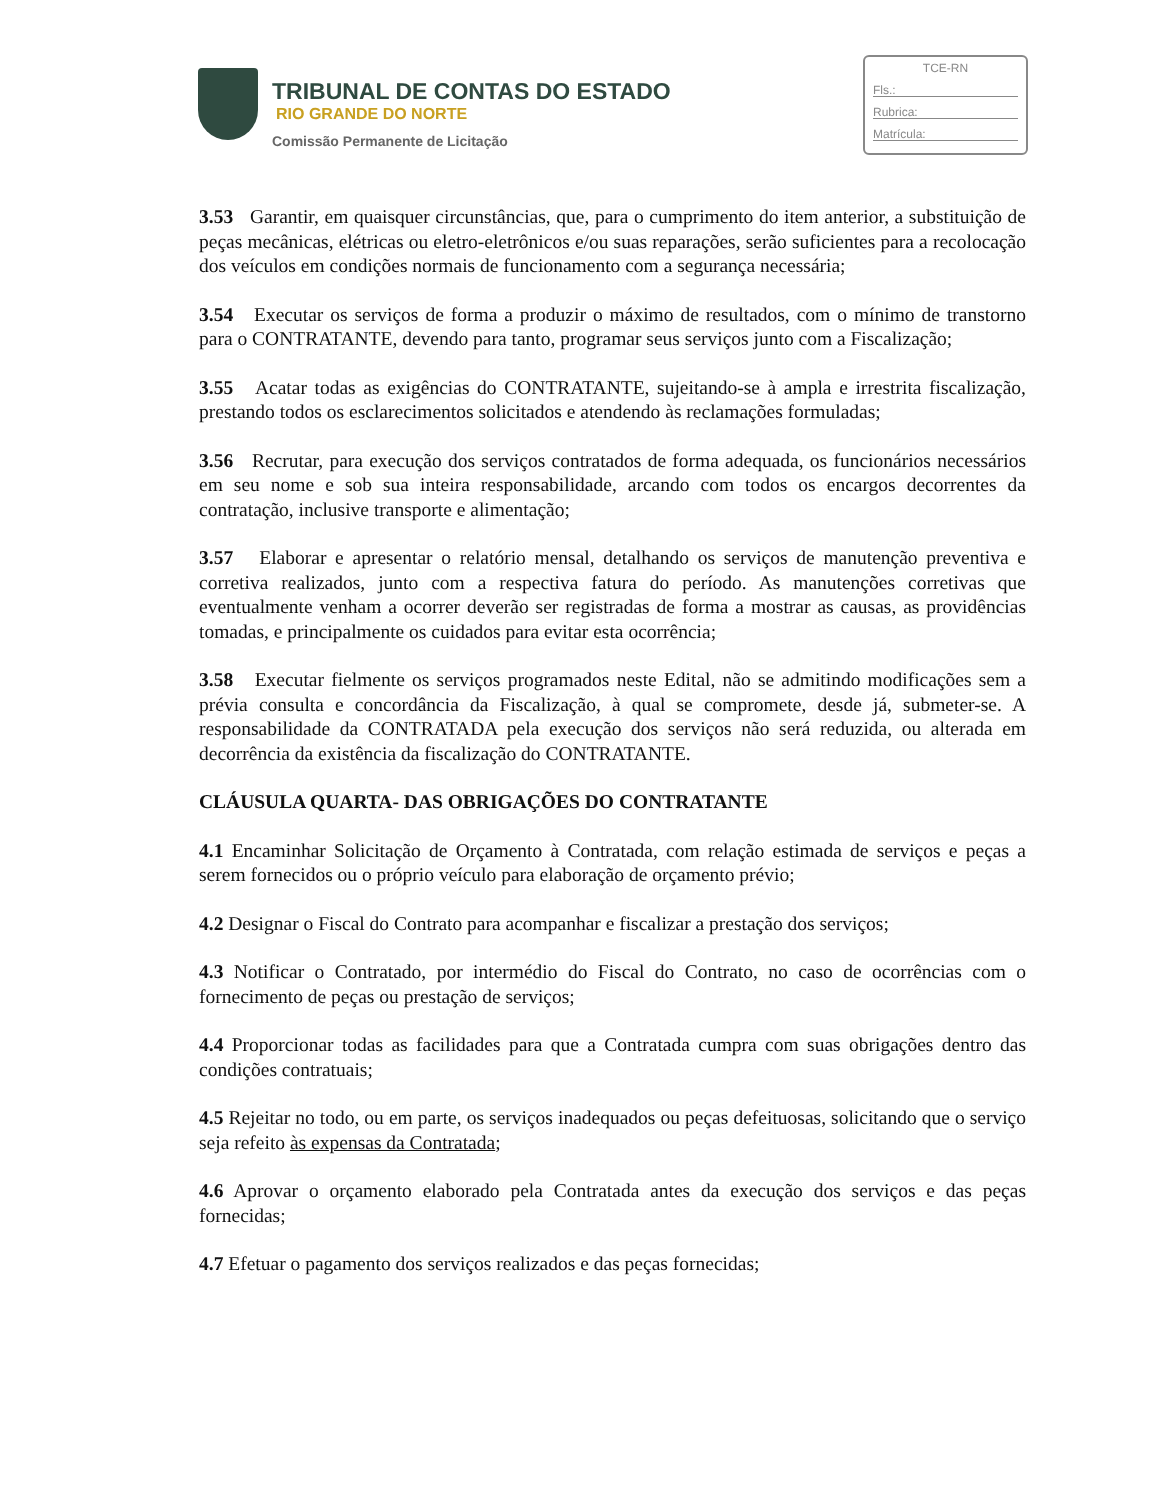TRIBUNAL DE CONTAS DO ESTADO
RIO GRANDE DO NORTE
Comissão Permanente de Licitação
TCE-RN
Fls.:
Rubrica:
Matrícula:
3.53 Garantir, em quaisquer circunstâncias, que, para o cumprimento do item anterior, a substituição de peças mecânicas, elétricas ou eletro-eletrônicos e/ou suas reparações, serão suficientes para a recolocação dos veículos em condições normais de funcionamento com a segurança necessária;
3.54 Executar os serviços de forma a produzir o máximo de resultados, com o mínimo de transtorno para o CONTRATANTE, devendo para tanto, programar seus serviços junto com a Fiscalização;
3.55 Acatar todas as exigências do CONTRATANTE, sujeitando-se à ampla e irrestrita fiscalização, prestando todos os esclarecimentos solicitados e atendendo às reclamações formuladas;
3.56 Recrutar, para execução dos serviços contratados de forma adequada, os funcionários necessários em seu nome e sob sua inteira responsabilidade, arcando com todos os encargos decorrentes da contratação, inclusive transporte e alimentação;
3.57 Elaborar e apresentar o relatório mensal, detalhando os serviços de manutenção preventiva e corretiva realizados, junto com a respectiva fatura do período. As manutenções corretivas que eventualmente venham a ocorrer deverão ser registradas de forma a mostrar as causas, as providências tomadas, e principalmente os cuidados para evitar esta ocorrência;
3.58 Executar fielmente os serviços programados neste Edital, não se admitindo modificações sem a prévia consulta e concordância da Fiscalização, à qual se compromete, desde já, submeter-se. A responsabilidade da CONTRATADA pela execução dos serviços não será reduzida, ou alterada em decorrência da existência da fiscalização do CONTRATANTE.
CLÁUSULA QUARTA- DAS OBRIGAÇÕES DO CONTRATANTE
4.1 Encaminhar Solicitação de Orçamento à Contratada, com relação estimada de serviços e peças a serem fornecidos ou o próprio veículo para elaboração de orçamento prévio;
4.2 Designar o Fiscal do Contrato para acompanhar e fiscalizar a prestação dos serviços;
4.3 Notificar o Contratado, por intermédio do Fiscal do Contrato, no caso de ocorrências com o fornecimento de peças ou prestação de serviços;
4.4 Proporcionar todas as facilidades para que a Contratada cumpra com suas obrigações dentro das condições contratuais;
4.5 Rejeitar no todo, ou em parte, os serviços inadequados ou peças defeituosas, solicitando que o serviço seja refeito às expensas da Contratada;
4.6 Aprovar o orçamento elaborado pela Contratada antes da execução dos serviços e das peças fornecidas;
4.7 Efetuar o pagamento dos serviços realizados e das peças fornecidas;